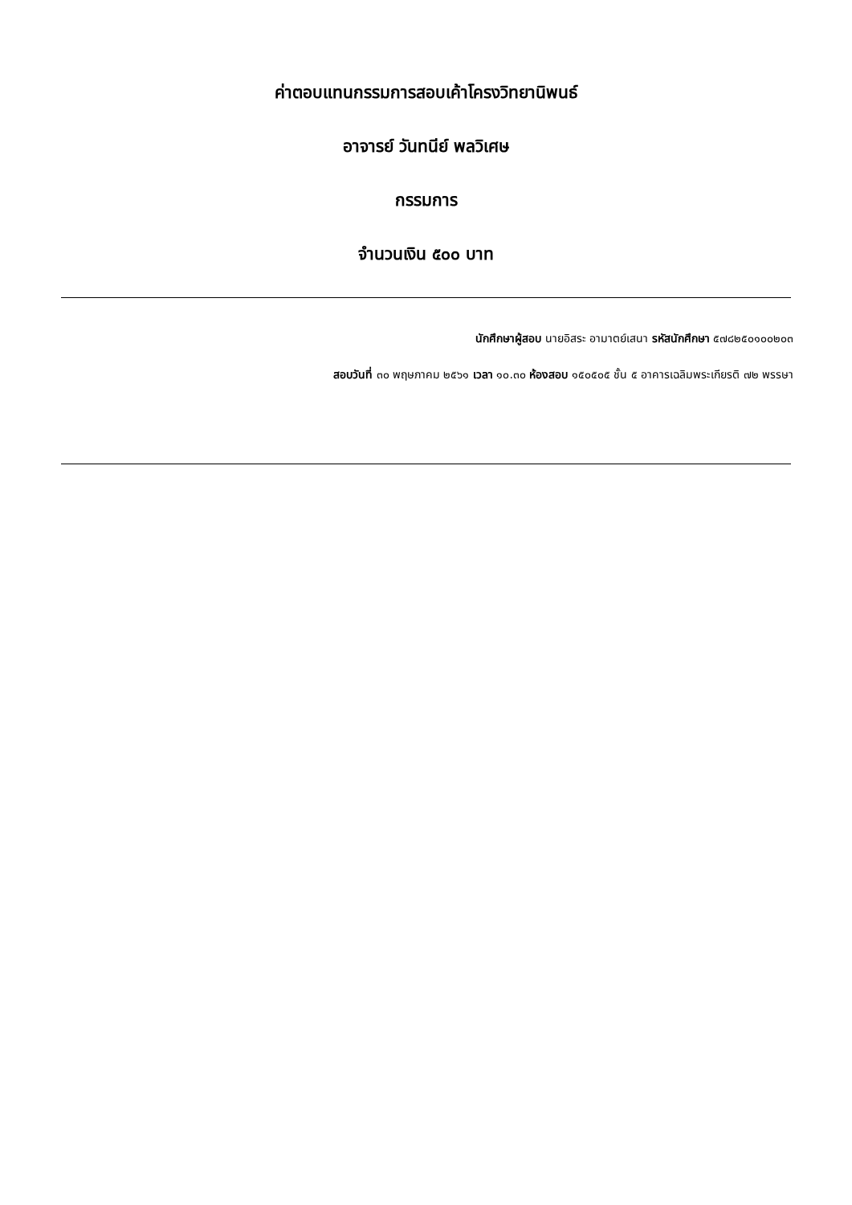ค่าตอบแทนกรรมการสอบเค้าโครงวิทยานิพนธ์
อาจารย์ วันทนีย์ พลวิเศษ
กรรมการ
จำนวนเงิน ๕๐๐ บาท
นักศึกษาผู้สอบ นายอิสระ อามาตย์เสนา รหัสนักศึกษา ๕๗๘๒๕๐๑๐๐๒๐๓
สอบวันที่ ๓๐ พฤษภาคม ๒๕๖๑ เวลา ๑๐.๓๐ ห้องสอบ ๑๕๐๕๐๕ ชั้น ๕ อาคารเฉลิมพระเกียรติ ๗๒ พรรษา